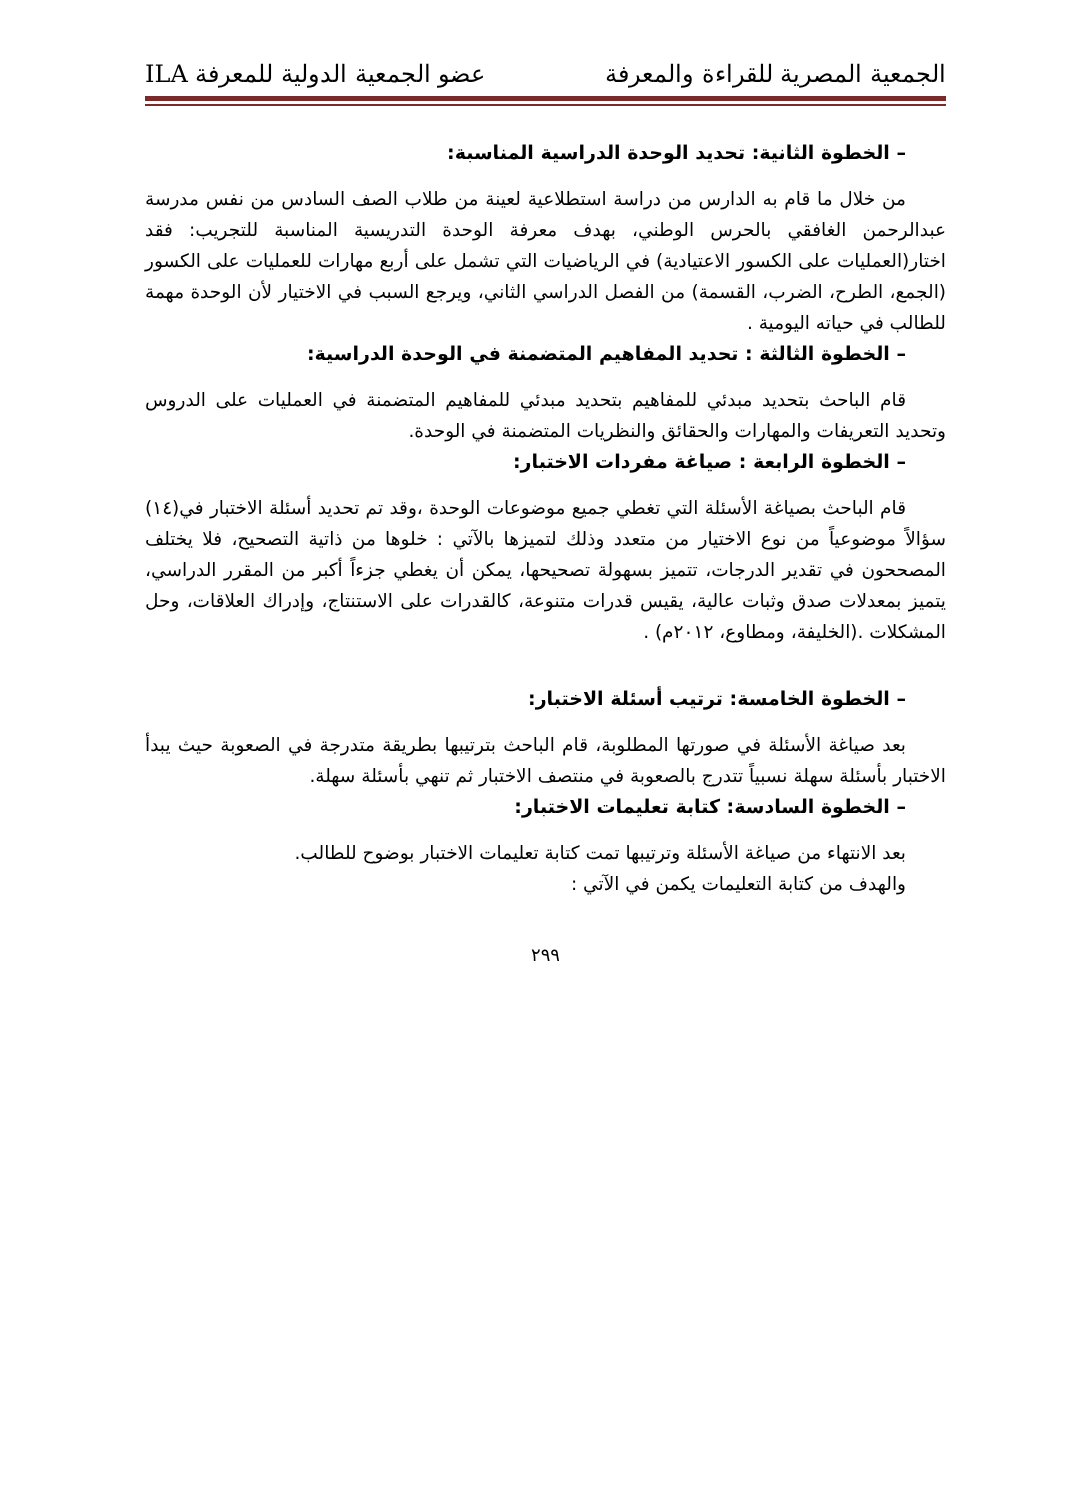الجمعية المصرية للقراءة والمعرفة عضو الجمعية الدولية للمعرفة ILA
– الخطوة الثانية: تحديد الوحدة الدراسية المناسبة:
من خلال ما قام به الدارس من دراسة استطلاعية لعينة من طلاب الصف السادس من نفس مدرسة عبدالرحمن الغافقي بالحرس الوطني، بهدف معرفة الوحدة التدريسية المناسبة للتجريب: فقد اختار(العمليات على الكسور الاعتيادية) في الرياضيات التي تشمل على أربع مهارات للعمليات على الكسور (الجمع، الطرح، الضرب، القسمة) من الفصل الدراسي الثاني، ويرجع السبب في الاختيار لأن الوحدة مهمة للطالب في حياته اليومية .
– الخطوة الثالثة : تحديد المفاهيم المتضمنة في الوحدة الدراسية:
قام الباحث بتحديد مبدئي للمفاهيم بتحديد مبدئي للمفاهيم المتضمنة في العمليات على الدروس وتحديد التعريفات والمهارات والحقائق والنظريات المتضمنة في الوحدة.
– الخطوة الرابعة : صياغة مفردات الاختبار:
قام الباحث بصياغة الأسئلة التي تغطي جميع موضوعات الوحدة ،وقد تم تحديد أسئلة الاختبار في(١٤) سؤالاً موضوعياً من نوع الاختيار من متعدد وذلك لتميزها بالآتي : خلوها من ذاتية التصحيح، فلا يختلف المصححون في تقدير الدرجات، تتميز بسهولة تصحيحها، يمكن أن يغطي جزءاً أكبر من المقرر الدراسي، يتميز بمعدلات صدق وثبات عالية، يقيس قدرات متنوعة، كالقدرات على الاستنتاج، وإدراك العلاقات، وحل المشكلات .(الخليفة، ومطاوع، ٢٠١٢م) .
– الخطوة الخامسة: ترتيب أسئلة الاختبار:
بعد صياغة الأسئلة في صورتها المطلوبة، قام الباحث بترتيبها بطريقة متدرجة في الصعوبة حيث يبدأ الاختبار بأسئلة سهلة نسبياً تتدرج بالصعوبة في منتصف الاختبار ثم تنهي بأسئلة سهلة.
– الخطوة السادسة: كتابة تعليمات الاختبار:
بعد الانتهاء من صياغة الأسئلة وترتيبها تمت كتابة تعليمات الاختبار بوضوح للطالب.
والهدف من كتابة التعليمات يكمن في الآتي :
٢٩٩